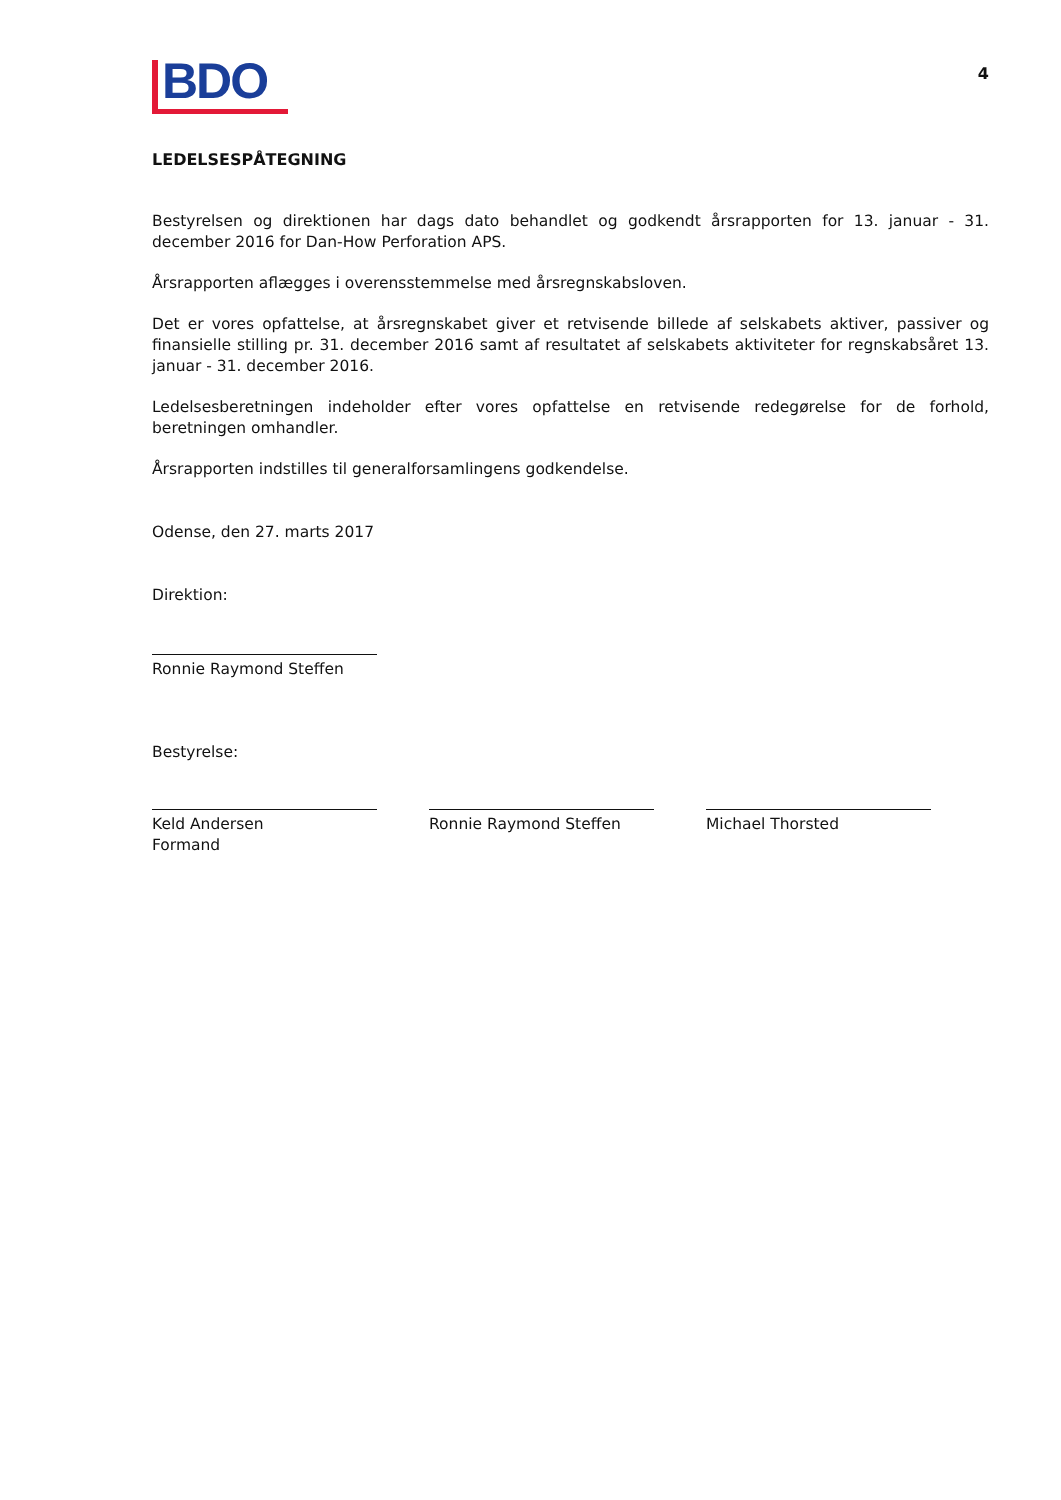BDO
4
LEDELSESPÅTEGNING
Bestyrelsen og direktionen har dags dato behandlet og godkendt årsrapporten for 13. januar - 31. december 2016 for Dan-How Perforation APS.
Årsrapporten aflægges i overensstemmelse med årsregnskabsloven.
Det er vores opfattelse, at årsregnskabet giver et retvisende billede af selskabets aktiver, passiver og finansielle stilling pr. 31. december 2016 samt af resultatet af selskabets aktiviteter for regnskabsåret 13. januar - 31. december 2016.
Ledelsesberetningen indeholder efter vores opfattelse en retvisende redegørelse for de forhold, beretningen omhandler.
Årsrapporten indstilles til generalforsamlingens godkendelse.
Odense, den 27. marts 2017
Direktion:
Ronnie Raymond Steffen
Bestyrelse:
Keld Andersen
Formand
Ronnie Raymond Steffen Michael Thorsted